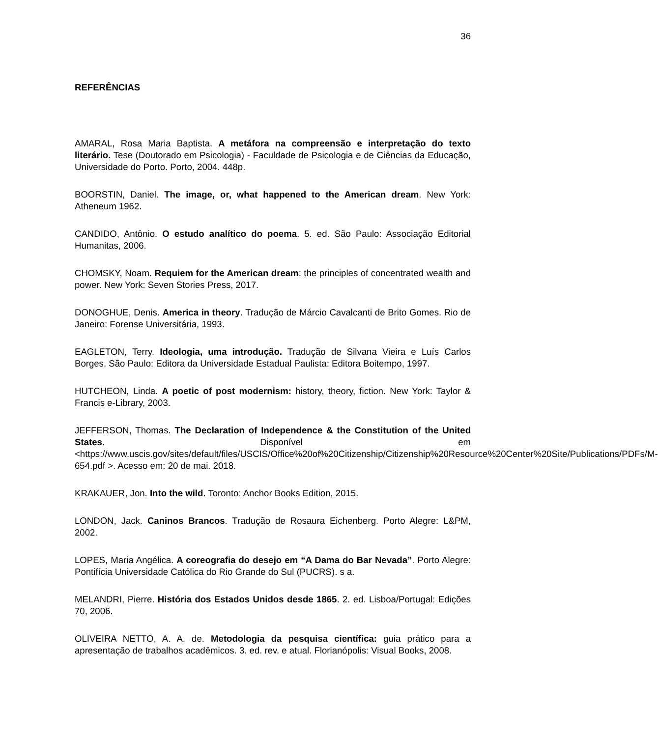36
REFERÊNCIAS
AMARAL, Rosa Maria Baptista. A metáfora na compreensão e interpretação do texto literário. Tese (Doutorado em Psicologia) - Faculdade de Psicologia e de Ciências da Educação, Universidade do Porto. Porto, 2004. 448p.
BOORSTIN, Daniel. The image, or, what happened to the American dream. New York: Atheneum 1962.
CANDIDO, Antônio. O estudo analítico do poema. 5. ed. São Paulo: Associação Editorial Humanitas, 2006.
CHOMSKY, Noam. Requiem for the American dream: the principles of concentrated wealth and power. New York: Seven Stories Press, 2017.
DONOGHUE, Denis. America in theory. Tradução de Márcio Cavalcanti de Brito Gomes. Rio de Janeiro: Forense Universitária, 1993.
EAGLETON, Terry. Ideologia, uma introdução. Tradução de Silvana Vieira e Luís Carlos Borges. São Paulo: Editora da Universidade Estadual Paulista: Editora Boitempo, 1997.
HUTCHEON, Linda. A poetic of post modernism: history, theory, fiction. New York: Taylor & Francis e-Library, 2003.
JEFFERSON, Thomas. The Declaration of Independence & the Constitution of the United States. Disponível em <https://www.uscis.gov/sites/default/files/USCIS/Office%20of%20Citizenship/Citizenship%20Resource%20Center%20Site/Publications/PDFs/M-654.pdf >. Acesso em: 20 de mai. 2018.
KRAKAUER, Jon. Into the wild. Toronto: Anchor Books Edition, 2015.
LONDON, Jack. Caninos Brancos. Tradução de Rosaura Eichenberg. Porto Alegre: L&PM, 2002.
LOPES, Maria Angélica. A coreografia do desejo em “A Dama do Bar Nevada”. Porto Alegre: Pontifícia Universidade Católica do Rio Grande do Sul (PUCRS). s a.
MELANDRI, Pierre. História dos Estados Unidos desde 1865. 2. ed. Lisboa/Portugal: Edições 70, 2006.
OLIVEIRA NETTO, A. A. de. Metodologia da pesquisa científica: guia prático para a apresentação de trabalhos acadêmicos. 3. ed. rev. e atual. Florianópolis: Visual Books, 2008.